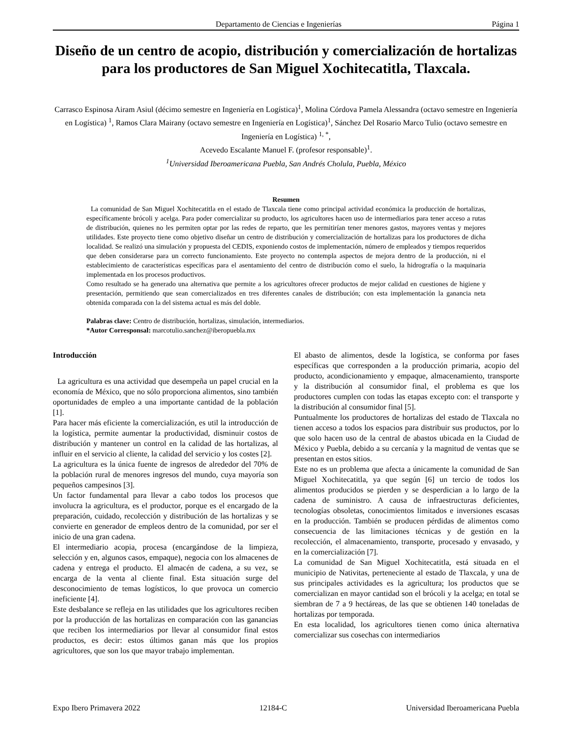Departamento de Ciencias e Ingenierías Página 1
Diseño de un centro de acopio, distribución y comercialización de hortalizas para los productores de San Miguel Xochitecatitla, Tlaxcala.
Carrasco Espinosa Airam Asiul (décimo semestre en Ingeniería en Logística)<sup>1</sup>, Molina Córdova Pamela Alessandra (octavo semestre en Ingeniería en Logística) <sup>1</sup>, Ramos Clara Mairany (octavo semestre en Ingeniería en Logística)<sup>1</sup>, Sánchez Del Rosario Marco Tulio (octavo semestre en Ingeniería en Logística) <sup>1, *</sup>,
Acevedo Escalante Manuel F. (profesor responsable)<sup>1</sup>.
<sup>1</sup> Universidad Iberoamericana Puebla, San Andrés Cholula, Puebla, México
Resumen
La comunidad de San Miguel Xochitecatitla en el estado de Tlaxcala tiene como principal actividad económica la producción de hortalizas, específicamente brócoli y acelga. Para poder comercializar su producto, los agricultores hacen uso de intermediarios para tener acceso a rutas de distribución, quienes no les permiten optar por las redes de reparto, que les permitirían tener menores gastos, mayores ventas y mejores utilidades. Este proyecto tiene como objetivo diseñar un centro de distribución y comercialización de hortalizas para los productores de dicha localidad. Se realizó una simulación y propuesta del CEDIS, exponiendo costos de implementación, número de empleados y tiempos requeridos que deben considerarse para un correcto funcionamiento. Este proyecto no contempla aspectos de mejora dentro de la producción, ni el establecimiento de características específicas para el asentamiento del centro de distribución como el suelo, la hidrografía o la maquinaria implementada en los procesos productivos.
Como resultado se ha generado una alternativa que permite a los agricultores ofrecer productos de mejor calidad en cuestiones de higiene y presentación, permitiendo que sean comercializados en tres diferentes canales de distribución; con esta implementación la ganancia neta obtenida comparada con la del sistema actual es más del doble.
Palabras clave: Centro de distribución, hortalizas, simulación, intermediarios.
*Autor Corresponsal: marcotulio.sanchez@iberopuebla.mx
Introducción
La agricultura es una actividad que desempeña un papel crucial en la economía de México, que no sólo proporciona alimentos, sino también oportunidades de empleo a una importante cantidad de la población [1].
Para hacer más eficiente la comercialización, es util la introducción de la logística, permite aumentar la productividad, disminuir costos de distribución y mantener un control en la calidad de las hortalizas, al influir en el servicio al cliente, la calidad del servicio y los costes [2].
La agricultura es la única fuente de ingresos de alrededor del 70% de la población rural de menores ingresos del mundo, cuya mayoría son pequeños campesinos [3].
Un factor fundamental para llevar a cabo todos los procesos que involucra la agricultura, es el productor, porque es el encargado de la preparación, cuidado, recolección y distribución de las hortalizas y se convierte en generador de empleos dentro de la comunidad, por ser el inicio de una gran cadena.
El intermediario acopia, procesa (encargándose de la limpieza, selección y en, algunos casos, empaque), negocia con los almacenes de cadena y entrega el producto. El almacén de cadena, a su vez, se encarga de la venta al cliente final. Esta situación surge del desconocimiento de temas logísticos, lo que provoca un comercio ineficiente [4].
Este desbalance se refleja en las utilidades que los agricultores reciben por la producción de las hortalizas en comparación con las ganancias que reciben los intermediarios por llevar al consumidor final estos productos, es decir: estos últimos ganan más que los propios agricultores, que son los que mayor trabajo implementan.
El abasto de alimentos, desde la logística, se conforma por fases específicas que corresponden a la producción primaria, acopio del producto, acondicionamiento y empaque, almacenamiento, transporte y la distribución al consumidor final, el problema es que los productores cumplen con todas las etapas excepto con: el transporte y la distribución al consumidor final [5].
Puntualmente los productores de hortalizas del estado de Tlaxcala no tienen acceso a todos los espacios para distribuir sus productos, por lo que solo hacen uso de la central de abastos ubicada en la Ciudad de México y Puebla, debido a su cercanía y la magnitud de ventas que se presentan en estos sitios.
Este no es un problema que afecta a únicamente la comunidad de San Miguel Xochitecatitla, ya que según [6] un tercio de todos los alimentos producidos se pierden y se desperdician a lo largo de la cadena de suministro. A causa de infraestructuras deficientes, tecnologías obsoletas, conocimientos limitados e inversiones escasas en la producción. También se producen pérdidas de alimentos como consecuencia de las limitaciones técnicas y de gestión en la recolección, el almacenamiento, transporte, procesado y envasado, y en la comercialización [7].
La comunidad de San Miguel Xochitecatitla, está situada en el municipio de Nativitas, perteneciente al estado de Tlaxcala, y una de sus principales actividades es la agricultura; los productos que se comercializan en mayor cantidad son el brócoli y la acelga; en total se siembran de 7 a 9 hectáreas, de las que se obtienen 140 toneladas de hortalizas por temporada.
En esta localidad, los agricultores tienen como única alternativa comercializar sus cosechas con intermediarios
Expo Ibero Primavera 2022 12184-C Universidad Iberoamericana Puebla